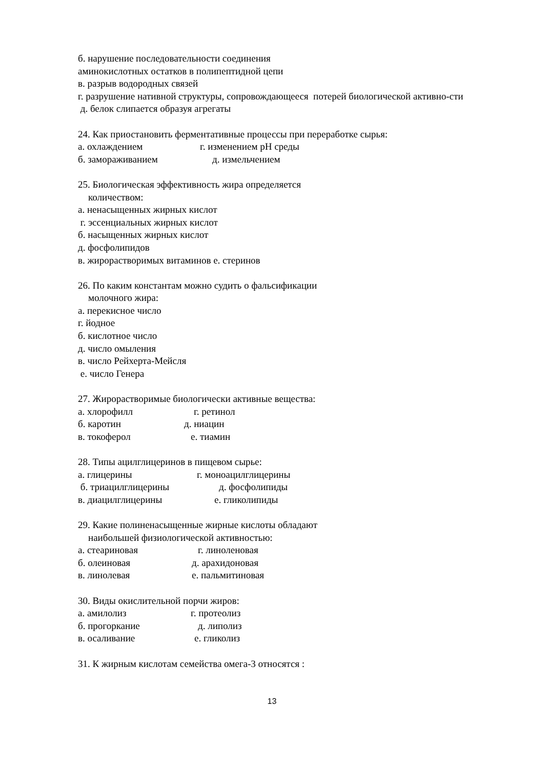б. нарушение последовательности соединения
аминокислотных остатков в полипептидной цепи
в. разрыв водородных связей
г. разрушение нативной структуры, сопровождающееся потерей биологической активно-сти
д. белок слипается образуя агрегаты
24. Как приостановить ферментативные процессы при переработке сырья:
а. охлаждением г. изменением pH среды
б. замораживанием д. измельчением
25. Биологическая эффективность жира определяется
количеством:
а. ненасыщенных жирных кислот
г. эссенциальных жирных кислот
б. насыщенных жирных кислот
д. фосфолипидов
в. жирорастворимых витаминов е. стеринов
26. По каким константам можно судить о фальсификации
молочного жира:
а. перекисное число
г. йодное
б. кислотное число
д. число омыления
в. число Рейхерта-Мейсля
е. число Генера
27. Жирорастворимые биологически активные вещества:
а. хлорофилл г. ретинол
б. каротин д. ниацин
в. токоферол е. тиамин
28. Типы ацилглицеринов в пищевом сырье:
а. глицерины г. моноацилглицерины
б. триацилглицерины д. фосфолипиды
в. диацилглицерины е. гликолипиды
29. Какие полиненасыщенные жирные кислоты обладают
наибольшей физиологической активностью:
а. стеариновая г. линоленовая
б. олеиновая д. арахидоновая
в. линолевая е. пальмитиновая
30. Виды окислительной порчи жиров:
а. амилолиз г. протеолиз
б. прогоркание д. липолиз
в. осаливание е. гликолиз
31. К жирным кислотам семейства омега-3 относятся :
13